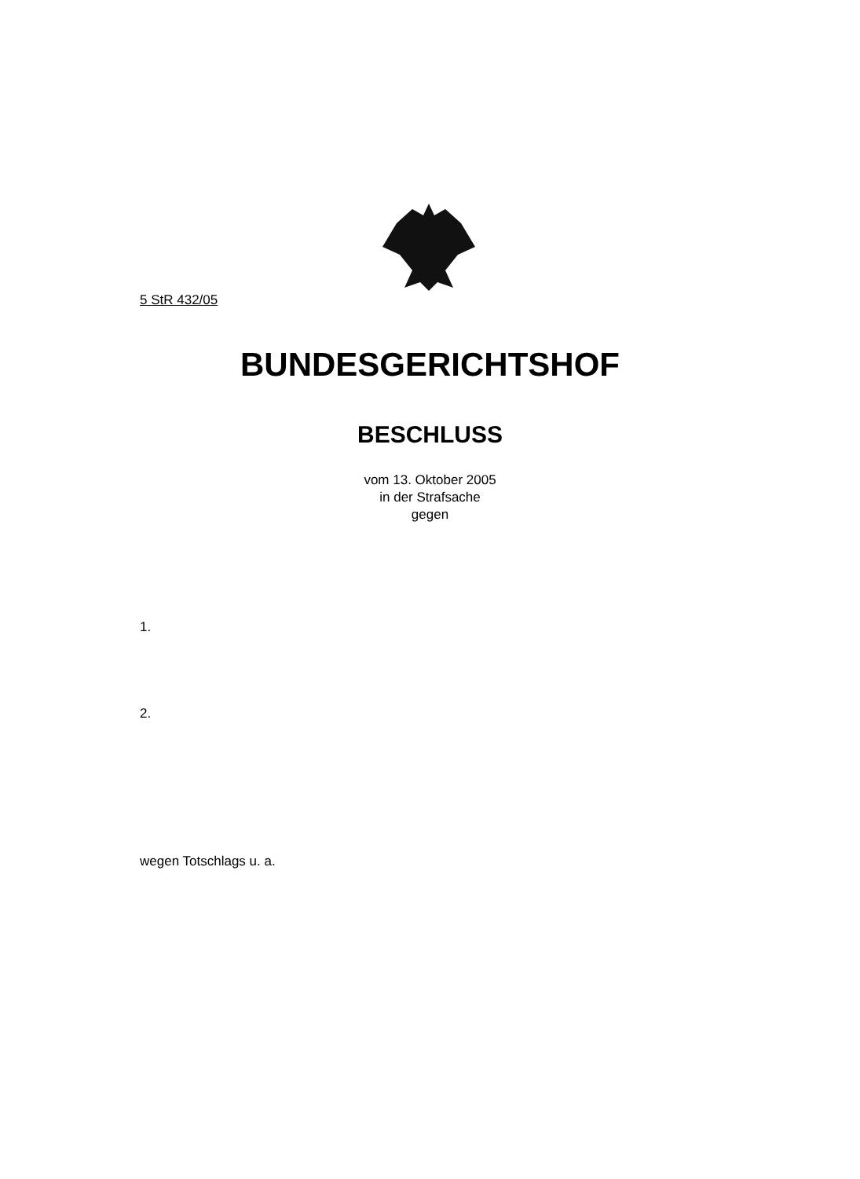5 StR 432/05
BUNDESGERICHTSHOF
BESCHLUSS
vom 13. Oktober 2005
in der Strafsache
gegen
1.
2.
wegen Totschlags u. a.